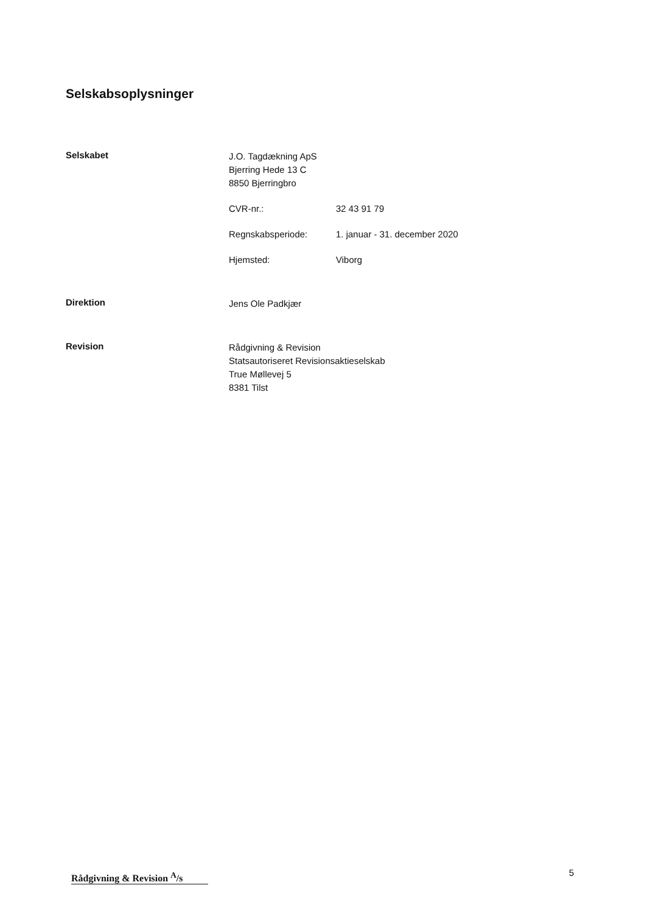Selskabsoplysninger
Selskabet
J.O. Tagdækning ApS
Bjerring Hede 13 C
8850 Bjerringbro
CVR-nr.: 32 43 91 79
Regnskabsperiode: 1. januar - 31. december 2020
Hjemsted: Viborg
Direktion
Jens Ole Padkjær
Revision
Rådgivning & Revision
Statsautoriseret Revisionsaktieselskab
True Møllevej 5
8381 Tilst
Rådgivning & Revision <sup>A</sup>/s
5